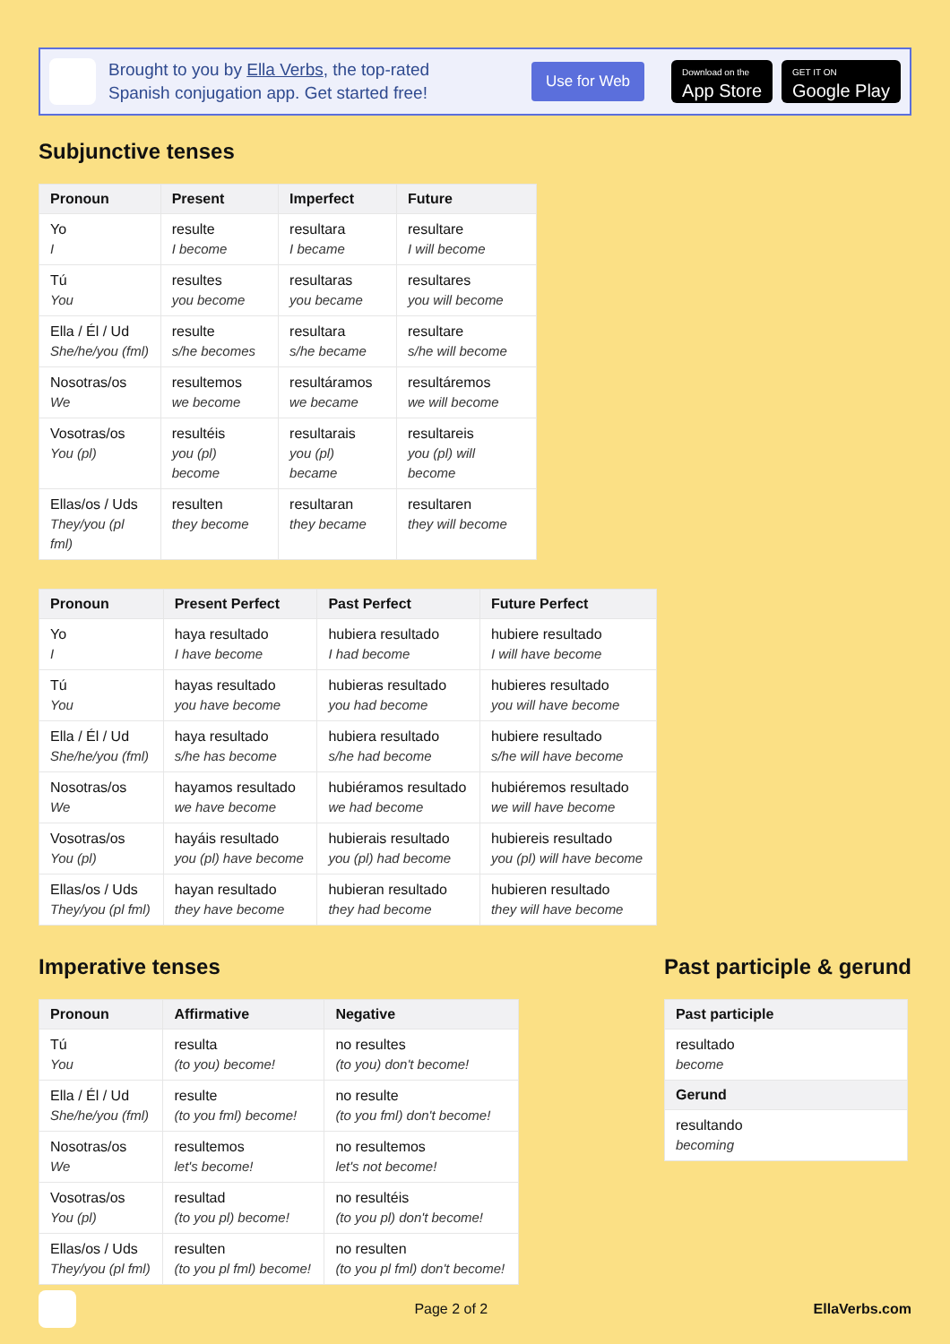Brought to you by Ella Verbs, the top-rated
Spanish conjugation app. Get started free!
Use for Web
Download on the
App Store
GET IT ON
Google Play
Subjunctive tenses
| Pronoun | Present | Imperfect | Future |
| --- | --- | --- | --- |
| Yo I | resulte I become | resultara I became | resultare I will become |
| Tú You | resultes you become | resultaras you became | resultares you will become |
| Ella / Él / Ud She/he/you (fml) | resulte s/he becomes | resultara s/he became | resultare s/he will become |
| Nosotras/os We | resultemos we become | resultáramos we became | resultáremos we will become |
| Vosotras/os You (pl) | resultéis you (pl) become | resultarais you (pl) became | resultareis you (pl) will become |
| Ellas/os / Uds They/you (pl fml) | resulten they become | resultaran they became | resultaren they will become |
| Pronoun | Present Perfect | Past Perfect | Future Perfect |
| --- | --- | --- | --- |
| Yo I | haya resultado I have become | hubiera resultado I had become | hubiere resultado I will have become |
| Tú You | hayas resultado you have become | hubieras resultado you had become | hubieres resultado you will have become |
| Ella / Él / Ud She/he/you (fml) | haya resultado s/he has become | hubiera resultado s/he had become | hubiere resultado s/he will have become |
| Nosotras/os We | hayamos resultado we have become | hubiéramos resultado we had become | hubiéremos resultado we will have become |
| Vosotras/os You (pl) | hayáis resultado you (pl) have become | hubierais resultado you (pl) had become | hubiereis resultado you (pl) will have become |
| Ellas/os / Uds They/you (pl fml) | hayan resultado they have become | hubieran resultado they had become | hubieren resultado they will have become |
Imperative tenses
| Pronoun | Affirmative | Negative |
| --- | --- | --- |
| Tú You | resulta (to you) become! | no resultes (to you) don't become! |
| Ella / Él / Ud She/he/you (fml) | resulte (to you fml) become! | no resulte (to you fml) don't become! |
| Nosotras/os We | resultemos let's become! | no resultemos let's not become! |
| Vosotras/os You (pl) | resultad (to you pl) become! | no resultéis (to you pl) don't become! |
| Ellas/os / Uds They/you (pl fml) | resulten (to you pl fml) become! | no resulten (to you pl fml) don't become! |
Past participle & gerund
| Past participle |
| --- |
| resultado become |
| Gerund |
| resultando becoming |
Page 2 of 2 EllaVerbs.com